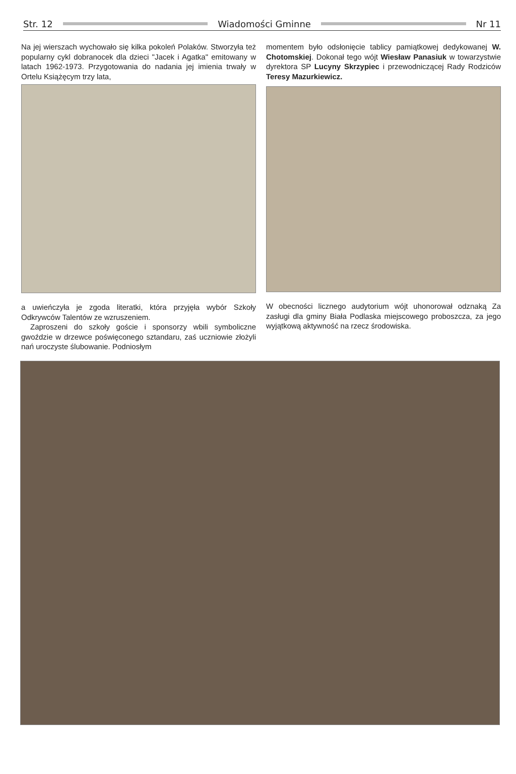Str. 12 Wiadomości Gminne Nr 11
Na jej wierszach wychowało się kilka pokoleń Polaków. Stworzyła też popularny cykl dobranocek dla dzieci "Jacek i Agatka" emitowany w latach 1962-1973. Przygotowania do nadania jej imienia trwały w Ortelu Książęcym trzy lata,
a uwieńczyła je zgoda literatki, która przyjęła wybór Szkoły Odkrywców Talentów ze wzruszeniem.
Zaproszeni do szkoły goście i sponsorzy wbili symboliczne gwoździe w drzewce poświęconego sztandaru, zaś uczniowie złożyli nań uroczyste ślubowanie. Podniosłym
momentem było odsłonięcie tablicy pamiątkowej dedykowanej W. Chotomskiej. Dokonał tego wójt Wiesław Panasiuk w towarzystwie dyrektora SP Lucyny Skrzypiec i przewodniczącej Rady Rodziców Teresy Mazurkiewicz.
W obecności licznego audytorium wójt uhonorował odznaką Za zasługi dla gminy Biała Podlaska miejscowego proboszcza, za jego wyjątkową aktywność na rzecz środowiska.